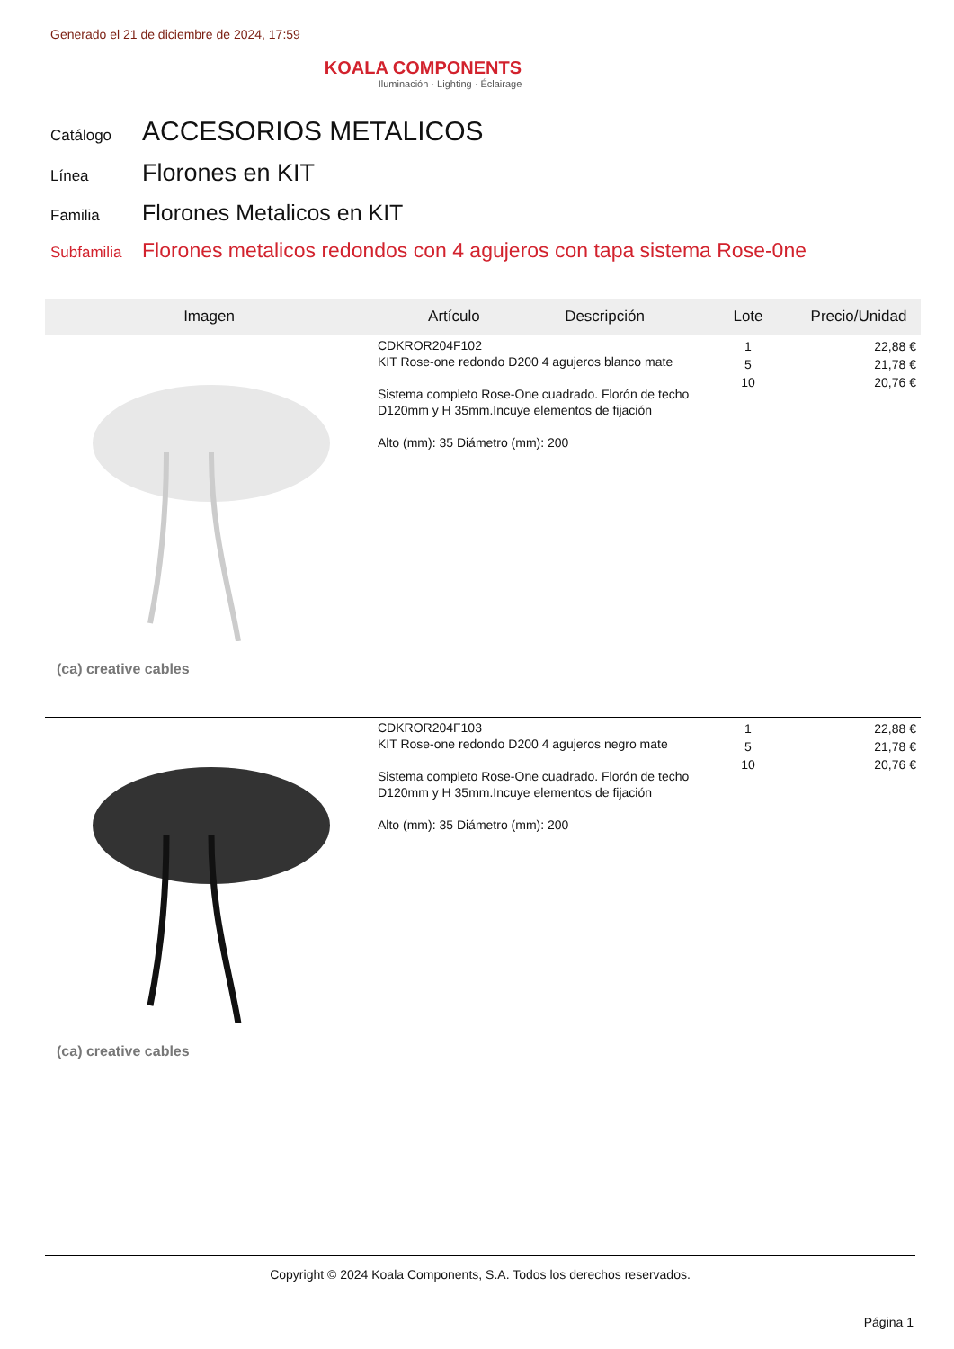Generado el 21 de diciembre de 2024, 17:59
KOALA COMPONENTS
Iluminación · Lighting · Éclairage
Catálogo ACCESORIOS METALICOS
Línea Florones en KIT
Familia Florones Metalicos en KIT
Subfamilia Florones metalicos redondos con 4 agujeros con tapa sistema Rose-0ne
| Imagen | Artículo Descripción | Lote | Precio/Unidad |
| --- | --- | --- | --- |
| (ca) creative cables | CDKROR204F102 KIT Rose-one redondo D200 4 agujeros blanco mate Sistema completo Rose-One cuadrado. Florón de techo D120mm y H 35mm.Incuye elementos de fijación Alto (mm): 35 Diámetro (mm): 200 | 1 5 10 | 22,88 € 21,78 € 20,76 € |
| (ca) creative cables | CDKROR204F103 KIT Rose-one redondo D200 4 agujeros negro mate Sistema completo Rose-One cuadrado. Florón de techo D120mm y H 35mm.Incuye elementos de fijación Alto (mm): 35 Diámetro (mm): 200 | 1 5 10 | 22,88 € 21,78 € 20,76 € |
Copyright © 2024 Koala Components, S.A. Todos los derechos reservados.
Página 1